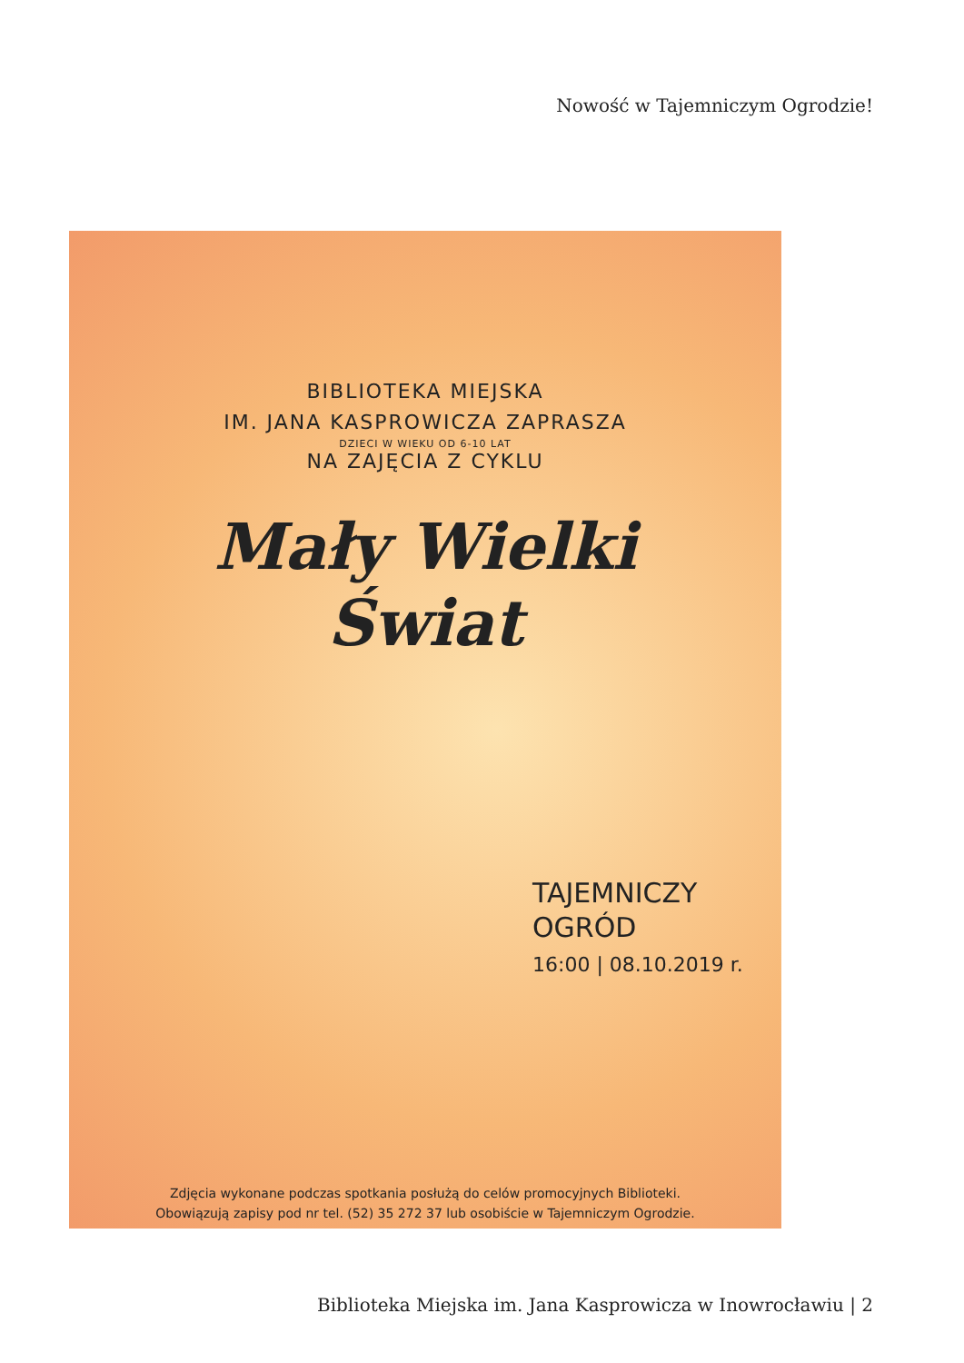Nowość w Tajemniczym Ogrodzie!
BIBLIOTEKA MIEJSKA
IM. JANA KASPROWICZA ZAPRASZA
DZIECI W WIEKU OD 6-10 LAT
NA ZAJĘCIA Z CYKLU
Mały Wielki
Świat
TAJEMNICZY
OGRÓD
16:00 | 08.10.2019 r.
Zdjęcia wykonane podczas spotkania posłużą do celów promocyjnych Biblioteki.
Obowiązują zapisy pod nr tel. (52) 35 272 37 lub osobiście w Tajemniczym Ogrodzie.
Biblioteka Miejska im. Jana Kasprowicza w Inowrocławiu | 2